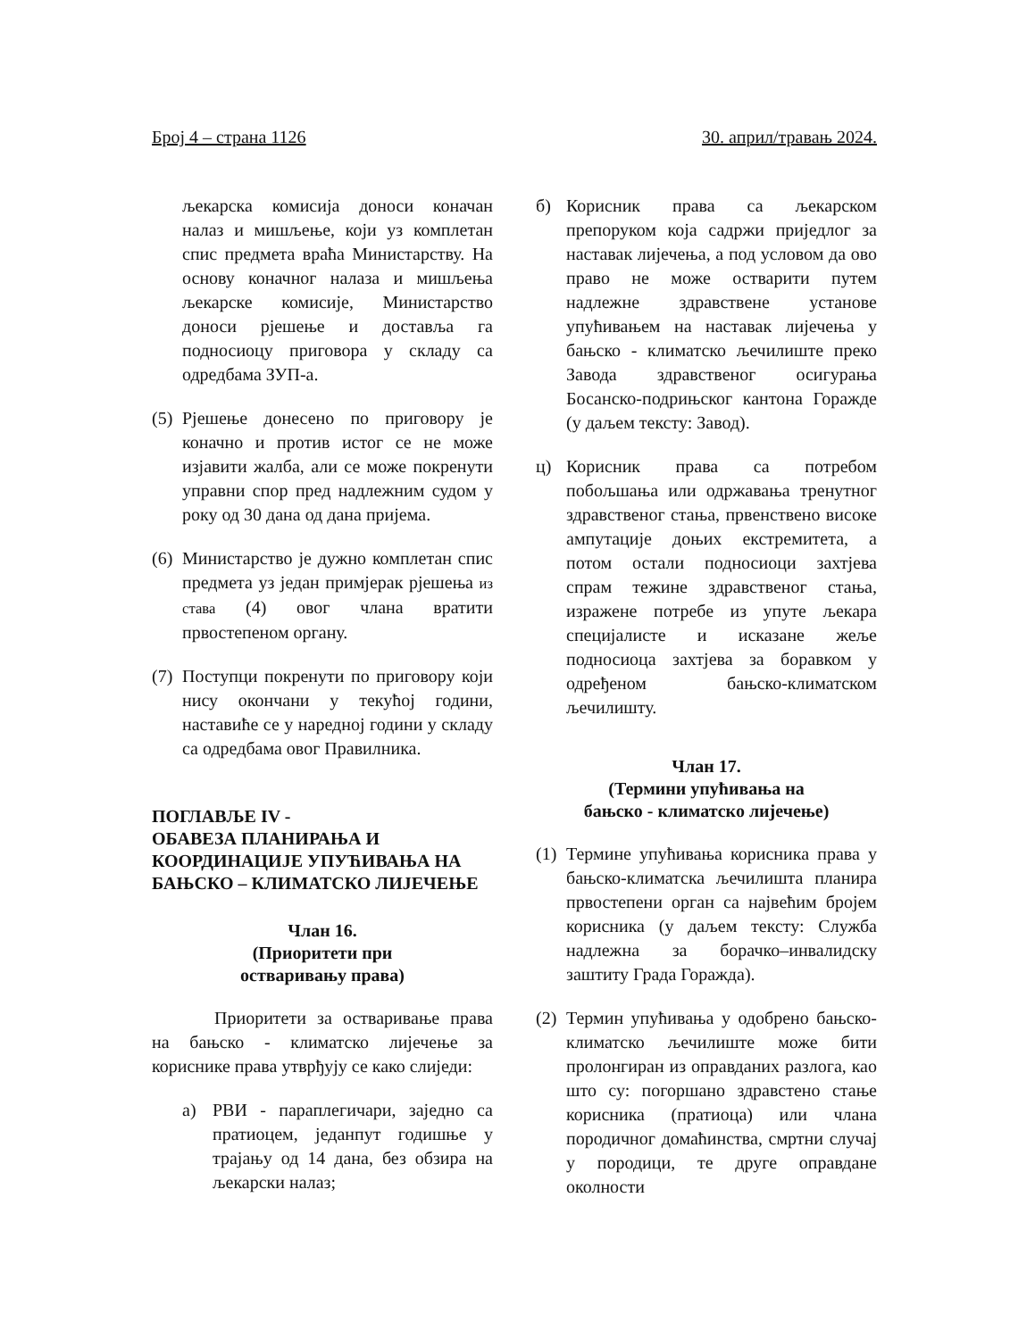Број 4 – страна 1126 30. април/травањ 2024.
љекарска комисија доноси коначан налаз и мишљење, који уз комплетан спис предмета враћа Министарству. На основу коначног налаза и мишљења љекарске комисије, Министарство доноси рјешење и доставља га подносиоцу приговора у складу са одредбама ЗУП-а.
(5)
Рјешење донесено по приговору је коначно и против истог се не може изјавити жалба, али се може покренути управни спор пред надлежним судом у року од 30 дана од дана пријема.
(6)
Министарство је дужно комплетан спис предмета уз један примјерак рјешења из става (4) овог члана вратити првостепеном органу.
(7)
Поступци покренути по приговору који нису окончани у текућој години, наставиће се у наредној години у складу са одредбама овог Правилника.
ПОГЛАВЉЕ IV -
ОБАВЕЗА ПЛАНИРАЊА И КООРДИНАЦИЈЕ УПУЋИВАЊА НА БАЊСКО – КЛИМАТСКО ЛИЈЕЧЕЊЕ
Члан 16.
(Приоритети при
остваривању права)
Приоритети за остваривање права на бањско - климатско лијечење за кориснике права утврђују се како слиједи:
а) РВИ - параплегичари, заједно са пратиоцем, једанпут годишње у трајању од 14 дана, без обзира на љекарски налаз;
б) Корисник права са љекарском препоруком која садржи приједлог за наставак лијечења, а под условом да ово право не може остварити путем надлежне здравствене установе упућивањем на наставак лијечења у бањско - климатско љечилиште преко Завода здравственог осигурања Босанско-подрињског кантона Горажде (у даљем тексту: Завод).
ц) Корисник права са потребом побољшања или одржавања тренутног здравственог стања, првенствено високе ампутације доњих екстремитета, а потом остали подносиоци захтјева спрам тежине здравственог стања, изражене потребе из упуте љекара специјалисте и исказане жеље подносиоца захтјева за боравком у одређеном бањско-климатском љечилишту.
Члан 17.
(Термини упућивања на
бањско - климатско лијечење)
(1)
Термине упућивања корисника права у бањско-климатска љечилишта планира првостепени орган са највећим бројем корисника (у даљем тексту: Служба надлежна за борачко–инвалидску заштиту Града Горажда).
(2)
Термин упућивања у одобрено бањско-климатско љечилиште може бити пролонгиран из оправданих разлога, као што су: погоршано здравстено стање корисника (пратиоца) или члана породичног домаћинства, смртни случај у породици, те друге оправдане околности